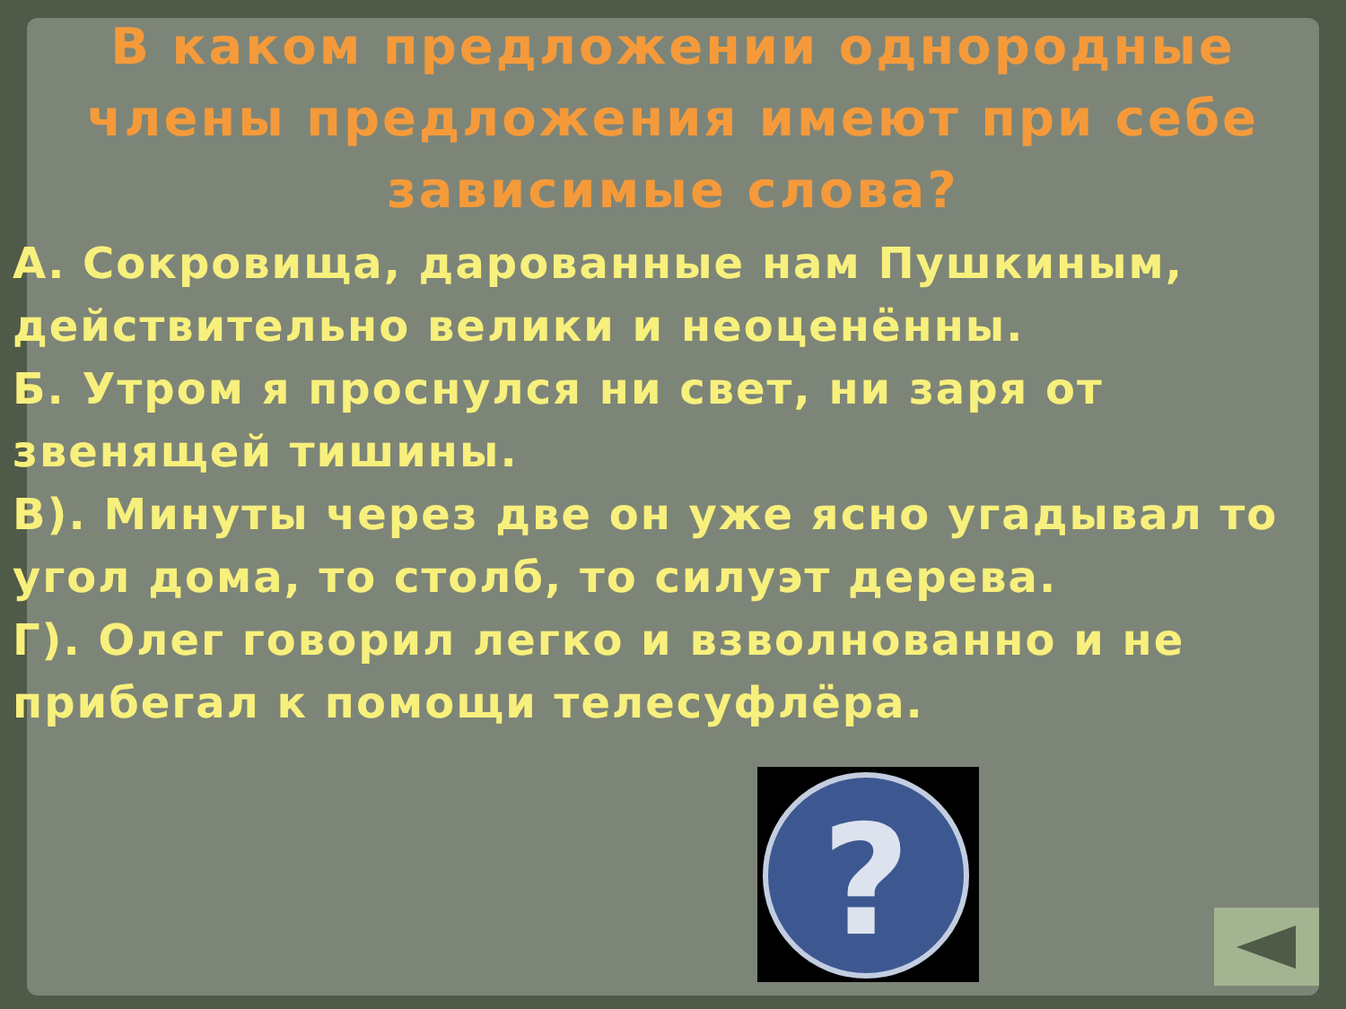В каком предложении однородные члены предложения имеют при себе зависимые слова?
А. Сокровища, дарованные нам Пушкиным, действительно велики и неоценённы.
Б. Утром я проснулся ни свет, ни заря от звенящей тишины.
В). Минуты через две он уже ясно угадывал то угол дома, то столб, то силуэт дерева.
Г). Олег говорил легко и взволнованно и не прибегал к помощи телесуфлёра.
?